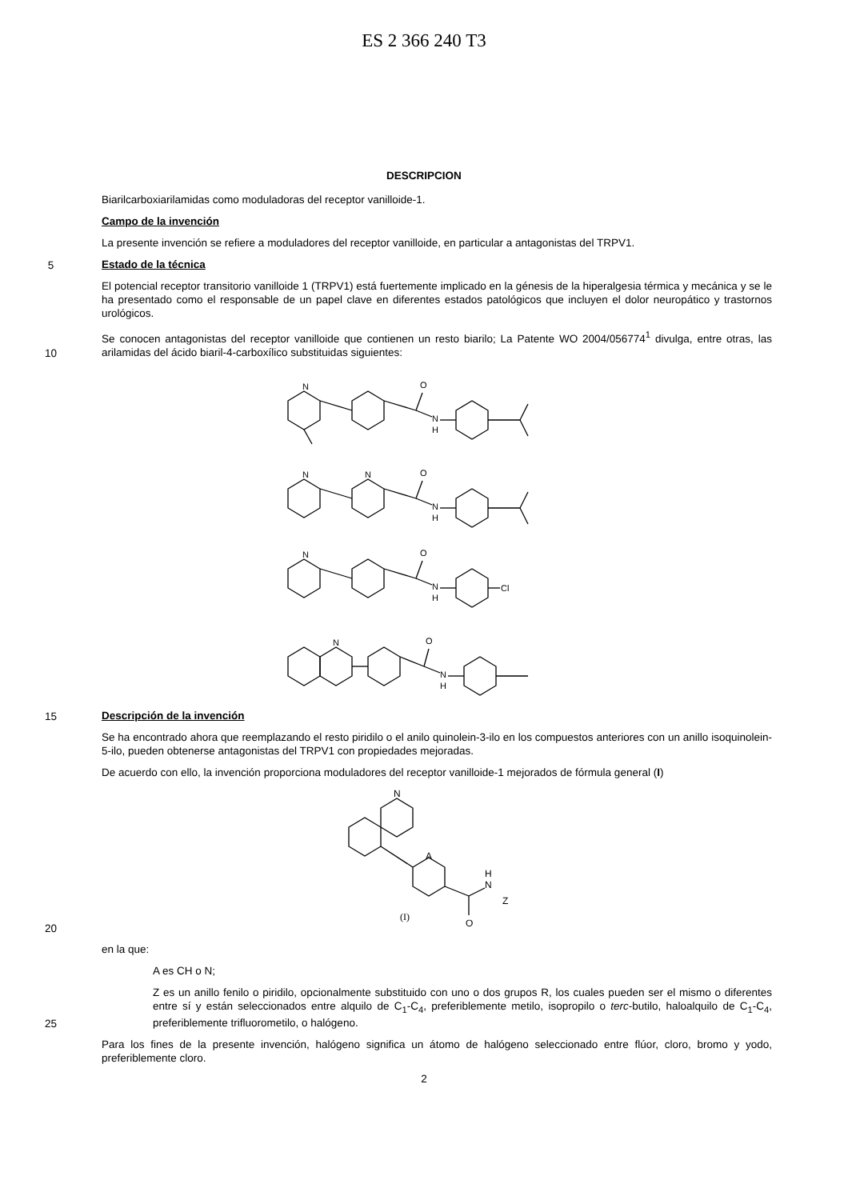ES 2 366 240 T3
DESCRIPCION
Biarilcarboxiarilamidas como moduladoras del receptor vanilloide-1.
Campo de la invención
La presente invención se refiere a moduladores del receptor vanilloide, en particular a antagonistas del TRPV1.
5
Estado de la técnica
El potencial receptor transitorio vanilloide 1 (TRPV1) está fuertemente implicado en la génesis de la hiperalgesia térmica y mecánica y se le ha presentado como el responsable de un papel clave en diferentes estados patológicos que incluyen el dolor neuropático y trastornos urológicos.
10
Se conocen antagonistas del receptor vanilloide que contienen un resto biarilo; La Patente WO 2004/056774<sup>1</sup> divulga, entre otras, las arilamidas del ácido biaril-4-carboxílico substituidas siguientes:
N
O
N
H
N
N
O
N
H
N
O
N
H
Cl
N
O
N
H
15
Descripción de la invención
Se ha encontrado ahora que reemplazando el resto piridilo o el anilo quinolein-3-ilo en los compuestos anteriores con un anillo isoquinolein-5-ilo, pueden obtenerse antagonistas del TRPV1 con propiedades mejoradas.
De acuerdo con ello, la invención proporciona moduladores del receptor vanilloide-1 mejorados de fórmula general (I)
20
N
A
H
N
Z
O
(I)
en la que:
A es CH o N;
25
Z es un anillo fenilo o piridilo, opcionalmente substituido con uno o dos grupos R, los cuales pueden ser el mismo o diferentes entre sí y están seleccionados entre alquilo de C<sub>1</sub>-C<sub>4</sub>, preferiblemente metilo, isopropilo o terc-butilo, haloalquilo de C<sub>1</sub>-C<sub>4</sub>, preferiblemente trifluorometilo, o halógeno.
Para los fines de la presente invención, halógeno significa un átomo de halógeno seleccionado entre flúor, cloro, bromo y yodo, preferiblemente cloro.
2